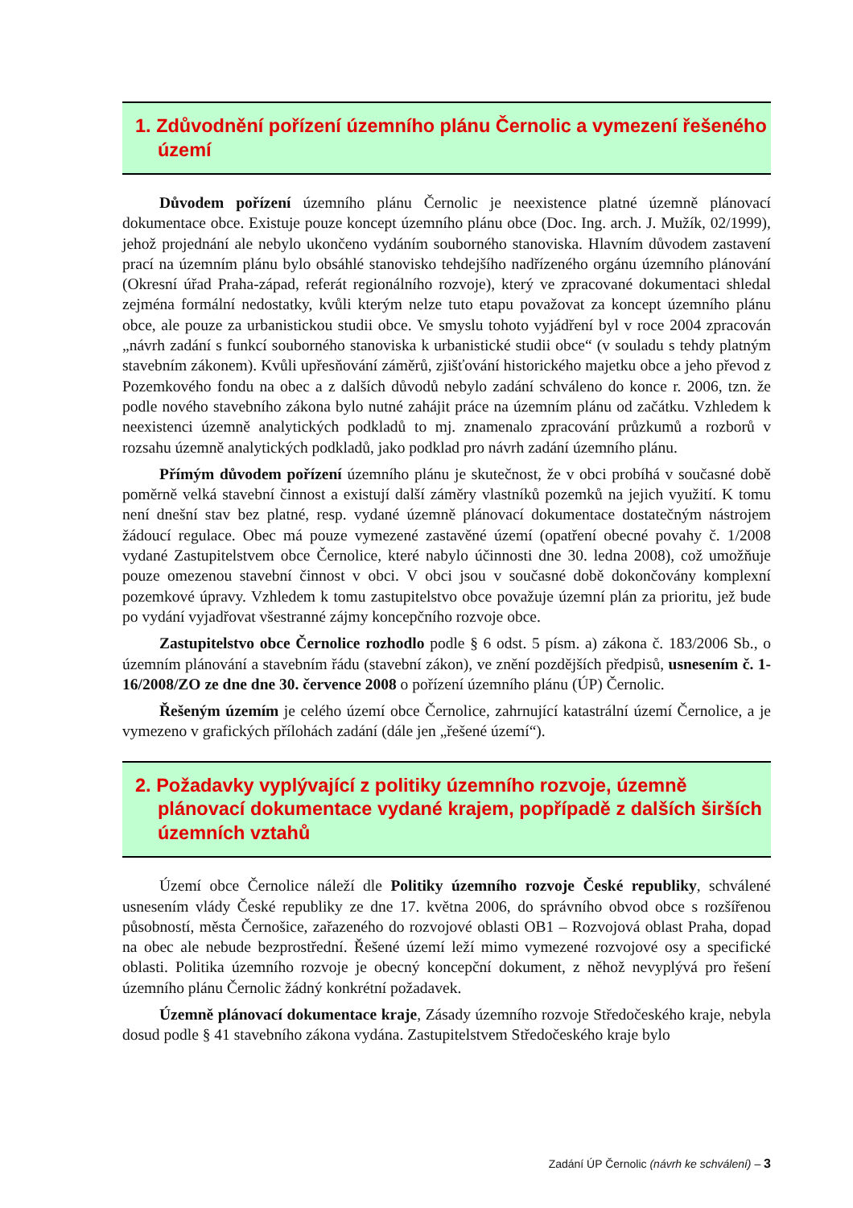1. Zdůvodnění pořízení územního plánu Černolic a vymezení řešeného území
Důvodem pořízení územního plánu Černolic je neexistence platné územně plánovací dokumentace obce. Existuje pouze koncept územního plánu obce (Doc. Ing. arch. J. Mužík, 02/1999), jehož projednání ale nebylo ukončeno vydáním souborného stanoviska. Hlavním důvodem zastavení prací na územním plánu bylo obsáhlé stanovisko tehdejšího nadřízeného orgánu územního plánování (Okresní úřad Praha-západ, referát regionálního rozvoje), který ve zpracované dokumentaci shledal zejména formální nedostatky, kvůli kterým nelze tuto etapu považovat za koncept územního plánu obce, ale pouze za urbanistickou studii obce. Ve smyslu tohoto vyjádření byl v roce 2004 zpracován „návrh zadání s funkcí souborného stanoviska k urbanistické studii obce“ (v souladu s tehdy platným stavebním zákonem). Kvůli upřesňování záměrů, zjišťování historického majetku obce a jeho převod z Pozemkového fondu na obec a z dalších důvodů nebylo zadání schváleno do konce r. 2006, tzn. že podle nového stavebního zákona bylo nutné zahájit práce na územním plánu od začátku. Vzhledem k neexistenci územně analytických podkladů to mj. znamenalo zpracování průzkumů a rozborů v rozsahu územně analytických podkladů, jako podklad pro návrh zadání územního plánu.
Přímým důvodem pořízení územního plánu je skutečnost, že v obci probíhá v současné době poměrně velká stavební činnost a existují další záměry vlastníků pozemků na jejich využití. K tomu není dnešní stav bez platné, resp. vydané územně plánovací dokumentace dostatečným nástrojem žádoucí regulace. Obec má pouze vymezené zastavěné území (opatření obecné povahy č. 1/2008 vydané Zastupitelstvem obce Černolice, které nabylo účinnosti dne 30. ledna 2008), což umožňuje pouze omezenou stavební činnost v obci. V obci jsou v současné době dokončovány komplexní pozemkové úpravy. Vzhledem k tomu zastupitelstvo obce považuje územní plán za prioritu, jež bude po vydání vyjadřovat všestranné zájmy koncepčního rozvoje obce.
Zastupitelstvo obce Černolice rozhodlo podle § 6 odst. 5 písm. a) zákona č. 183/2006 Sb., o územním plánování a stavebním řádu (stavební zákon), ve znění pozdějších předpisů, usnesením č. 1-16/2008/ZO ze dne dne 30. července 2008 o pořízení územního plánu (ÚP) Černolic.
Řešeným územím je celého území obce Černolice, zahrnující katastrální území Černolice, a je vymezeno v grafických přílohách zadání (dále jen „řešené území“).
2. Požadavky vyplývající z politiky územního rozvoje, územně plánovací dokumentace vydané krajem, popřípadě z dalších širších územních vztahů
Území obce Černolice náleží dle Politiky územního rozvoje České republiky, schválené usnesením vlády České republiky ze dne 17. května 2006, do správního obvod obce s rozšířenou působností, města Černošice, zařazeného do rozvojové oblasti OB1 – Rozvojová oblast Praha, dopad na obec ale nebude bezprostřední. Řešené území leží mimo vymezené rozvojové osy a specifické oblasti. Politika územního rozvoje je obecný koncepční dokument, z něhož nevyplývá pro řešení územního plánu Černolic žádný konkrétní požadavek.
Územně plánovací dokumentace kraje, Zásady územního rozvoje Středočeského kraje, nebyla dosud podle § 41 stavebního zákona vydána. Zastupitelstvem Středočeského kraje bylo
Zadání ÚP Černolic (návrh ke schválení) – 3